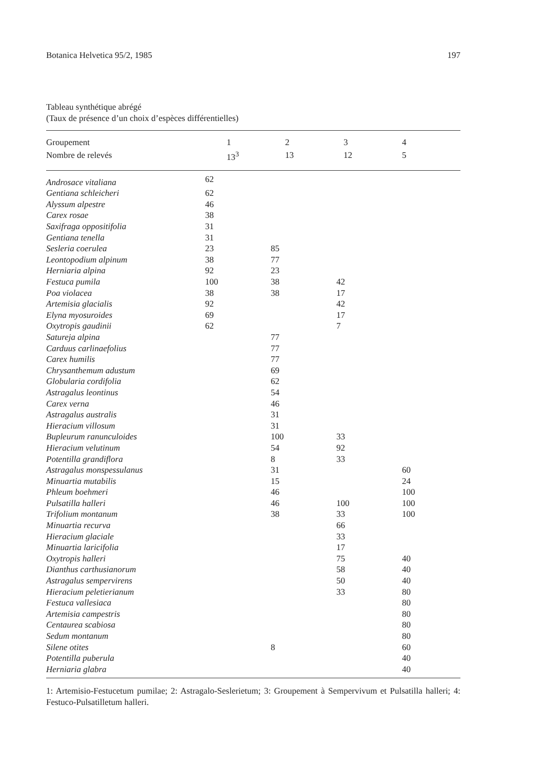Botanica Helvetica 95/2, 1985 197
Tableau synthétique abrégé
(Taux de présence d’un choix d’espèces différentielles)
| Groupement | 1 | 2 | 3 | 4 |
| Nombre de relevés | 13<sup>3</sup> | 13 | 12 | 5 |
| Androsace vitaliana | 62 | | | |
| Gentiana schleicheri | 62 | | | |
| Alyssum alpestre | 46 | | | |
| Carex rosae | 38 | | | |
| Saxifraga oppositifolia | 31 | | | |
| Gentiana tenella | 31 | | | |
| Sesleria coerulea | 23 | 85 | | |
| Leontopodium alpinum | 38 | 77 | | |
| Herniaria alpina | 92 | 23 | | |
| Festuca pumila | 100 | 38 | 42 | |
| Poa violacea | 38 | 38 | 17 | |
| Artemisia glacialis | 92 | | 42 | |
| Elyna myosuroides | 69 | | 17 | |
| Oxytropis gaudinii | 62 | | 7 | |
| Satureja alpina | | 77 | | |
| Carduus carlinaefolius | | 77 | | |
| Carex humilis | | 77 | | |
| Chrysanthemum adustum | | 69 | | |
| Globularia cordifolia | | 62 | | |
| Astragalus leontinus | | 54 | | |
| Carex verna | | 46 | | |
| Astragalus australis | | 31 | | |
| Hieracium villosum | | 31 | | |
| Bupleurum ranunculoides | | 100 | 33 | |
| Hieracium velutinum | | 54 | 92 | |
| Potentilla grandiflora | | 8 | 33 | |
| Astragalus monspessulanus | | 31 | | 60 |
| Minuartia mutabilis | | 15 | | 24 |
| Phleum boehmeri | | 46 | | 100 |
| Pulsatilla halleri | | 46 | 100 | 100 |
| Trifolium montanum | | 38 | 33 | 100 |
| Minuartia recurva | | | 66 | |
| Hieracium glaciale | | | 33 | |
| Minuartia laricifolia | | | 17 | |
| Oxytropis halleri | | | 75 | 40 |
| Dianthus carthusianorum | | | 58 | 40 |
| Astragalus sempervirens | | | 50 | 40 |
| Hieracium peletierianum | | | 33 | 80 |
| Festuca vallesiaca | | | | 80 |
| Artemisia campestris | | | | 80 |
| Centaurea scabiosa | | | | 80 |
| Sedum montanum | | | | 80 |
| Silene otites | | 8 | | 60 |
| Potentilla puberula | | | | 40 |
| Herniaria glabra | | | | 40 |
1: Artemisio-Festucetum pumilae; 2: Astragalo-Seslerietum; 3: Groupement à Sempervivum et Pulsatilla halleri; 4: Festuco-Pulsatilletum halleri.